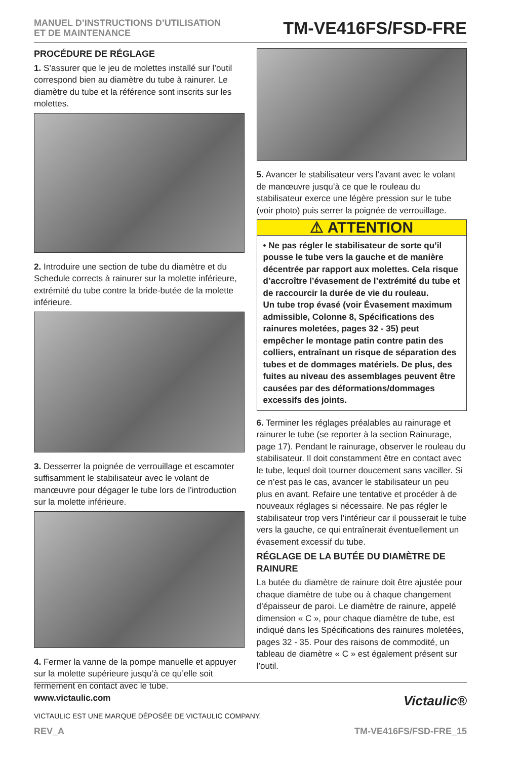MANUEL D’INSTRUCTIONS D’UTILISATION
ET DE MAINTENANCE
TM-VE416FS/FSD-FRE
PROCÉDURE DE RÉGLAGE
1. S’assurer que le jeu de molettes installé sur l’outil correspond bien au diamètre du tube à rainurer. Le diamètre du tube et la référence sont inscrits sur les molettes.
2. Introduire une section de tube du diamètre et du Schedule corrects à rainurer sur la molette inférieure, extrémité du tube contre la bride-butée de la molette inférieure.
3. Desserrer la poignée de verrouillage et escamoter suffisamment le stabilisateur avec le volant de manœuvre pour dégager le tube lors de l’introduction sur la molette inférieure.
4. Fermer la vanne de la pompe manuelle et appuyer sur la molette supérieure jusqu’à ce qu’elle soit fermement en contact avec le tube.
5. Avancer le stabilisateur vers l’avant avec le volant de manœuvre jusqu’à ce que le rouleau du stabilisateur exerce une légère pression sur le tube (voir photo) puis serrer la poignée de verrouillage.
⚠ ATTENTION
• Ne pas régler le stabilisateur de sorte qu’il pousse le tube vers la gauche et de manière décentrée par rapport aux molettes. Cela risque d’accroître l’évasement de l’extrémité du tube et de raccourcir la durée de vie du rouleau.
Un tube trop évasé (voir Évasement maximum admissible, Colonne 8, Spécifications des rainures moletées, pages 32 - 35) peut empêcher le montage patin contre patin des colliers, entraînant un risque de séparation des tubes et de dommages matériels. De plus, des fuites au niveau des assemblages peuvent être causées par des déformations/dommages excessifs des joints.
6. Terminer les réglages préalables au rainurage et rainurer le tube (se reporter à la section Rainurage, page 17). Pendant le rainurage, observer le rouleau du stabilisateur. Il doit constamment être en contact avec le tube, lequel doit tourner doucement sans vaciller. Si ce n’est pas le cas, avancer le stabilisateur un peu plus en avant. Refaire une tentative et procéder à de nouveaux réglages si nécessaire. Ne pas régler le stabilisateur trop vers l’intérieur car il pousserait le tube vers la gauche, ce qui entraînerait éventuellement un évasement excessif du tube.
RÉGLAGE DE LA BUTÉE DU DIAMÈTRE DE RAINURE
La butée du diamètre de rainure doit être ajustée pour chaque diamètre de tube ou à chaque changement d’épaisseur de paroi. Le diamètre de rainure, appelé dimension « C », pour chaque diamètre de tube, est indiqué dans les Spécifications des rainures moletées, pages 32 - 35. Pour des raisons de commodité, un tableau de diamètre « C » est également présent sur l’outil.
www.victaulic.com Victaulic®
VICTAULIC EST UNE MARQUE DÉPOSÉE DE VICTAULIC COMPANY.
REV_A TM-VE416FS/FSD-FRE_15